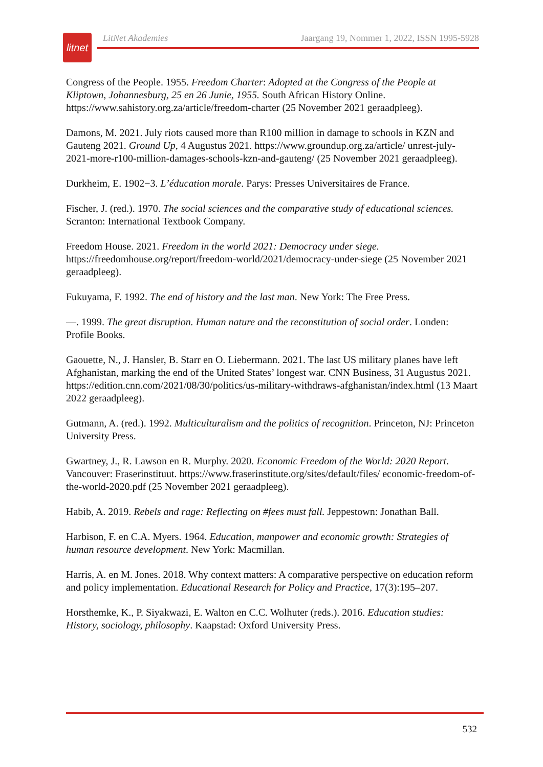litnet
LitNet Akademies Jaargang 19, Nommer 1, 2022, ISSN 1995-5928
Congress of the People. 1955. Freedom Charter: Adopted at the Congress of the People at Kliptown, Johannesburg, 25 en 26 Junie, 1955. South African History Online. https://www.sahistory.org.za/article/freedom-charter (25 November 2021 geraadpleeg).
Damons, M. 2021. July riots caused more than R100 million in damage to schools in KZN and Gauteng 2021. Ground Up, 4 Augustus 2021. https://www.groundup.org.za/article/ unrest-july-2021-more-r100-million-damages-schools-kzn-and-gauteng/ (25 November 2021 geraadpleeg).
Durkheim, E. 1902−3. L’éducation morale. Parys: Presses Universitaires de France.
Fischer, J. (red.). 1970. The social sciences and the comparative study of educational sciences. Scranton: International Textbook Company.
Freedom House. 2021. Freedom in the world 2021: Democracy under siege. https://freedomhouse.org/report/freedom-world/2021/democracy-under-siege (25 November 2021 geraadpleeg).
Fukuyama, F. 1992. The end of history and the last man. New York: The Free Press.
—. 1999. The great disruption. Human nature and the reconstitution of social order. Londen: Profile Books.
Gaouette, N., J. Hansler, B. Starr en O. Liebermann. 2021. The last US military planes have left Afghanistan, marking the end of the United States’ longest war. CNN Business, 31 Augustus 2021. https://edition.cnn.com/2021/08/30/politics/us-military-withdraws-afghanistan/index.html (13 Maart 2022 geraadpleeg).
Gutmann, A. (red.). 1992. Multiculturalism and the politics of recognition. Princeton, NJ: Princeton University Press.
Gwartney, J., R. Lawson en R. Murphy. 2020. Economic Freedom of the World: 2020 Report. Vancouver: Fraserinstituut. https://www.fraserinstitute.org/sites/default/files/ economic-freedom-of-the-world-2020.pdf (25 November 2021 geraadpleeg).
Habib, A. 2019. Rebels and rage: Reflecting on #fees must fall. Jeppestown: Jonathan Ball.
Harbison, F. en C.A. Myers. 1964. Education, manpower and economic growth: Strategies of human resource development. New York: Macmillan.
Harris, A. en M. Jones. 2018. Why context matters: A comparative perspective on education reform and policy implementation. Educational Research for Policy and Practice, 17(3):195–207.
Horsthemke, K., P. Siyakwazi, E. Walton en C.C. Wolhuter (reds.). 2016. Education studies: History, sociology, philosophy. Kaapstad: Oxford University Press.
532